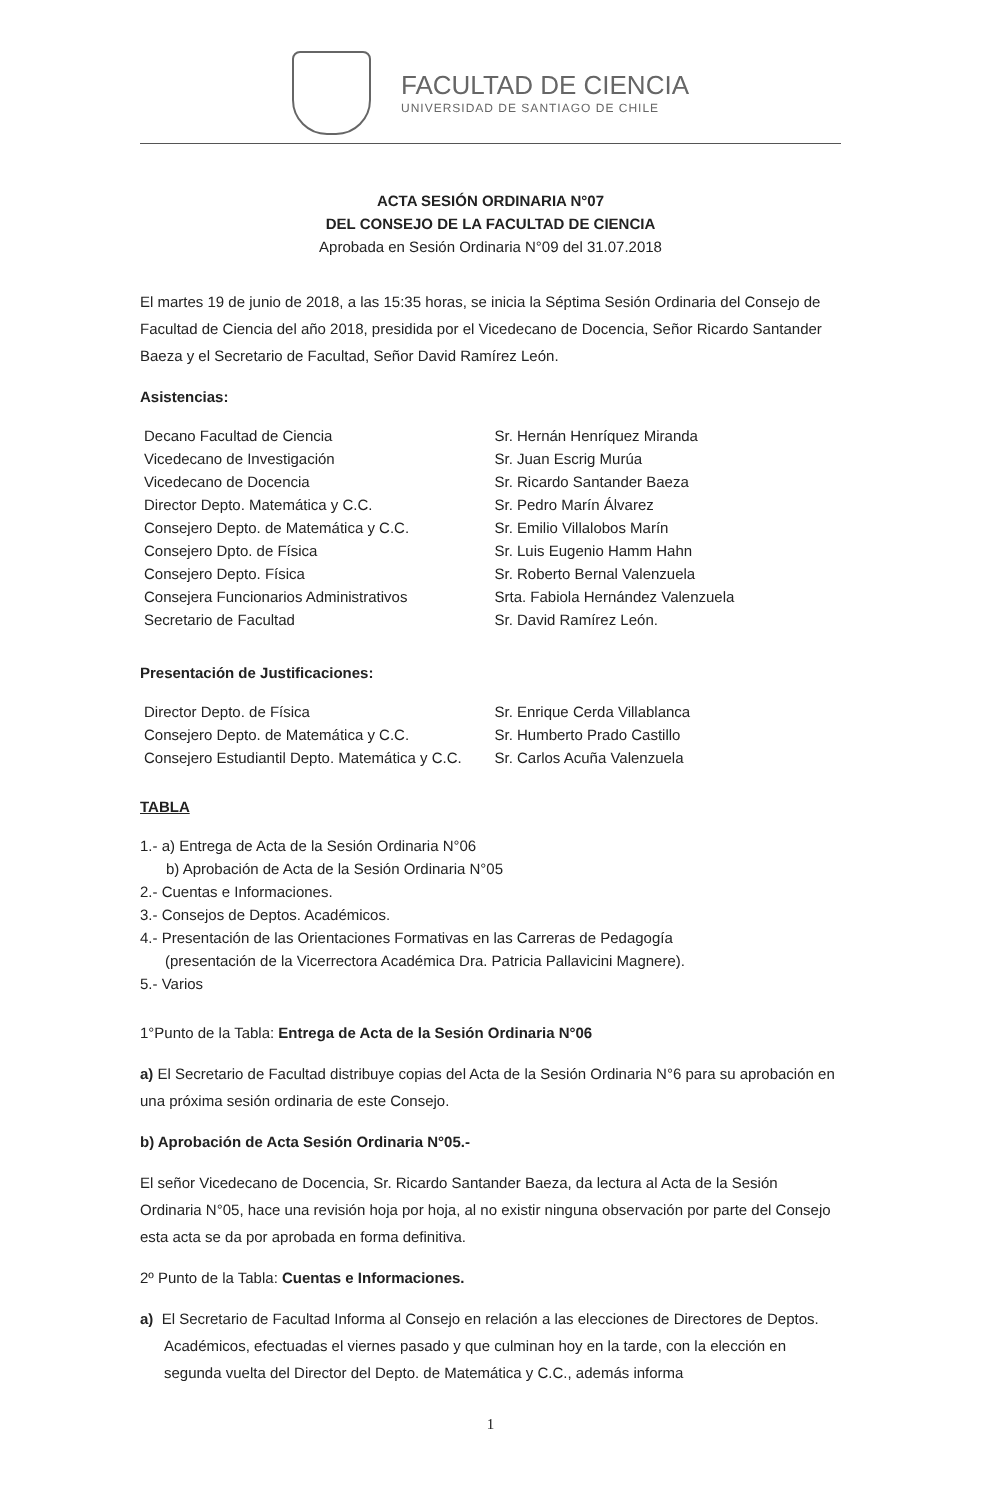FACULTAD DE CIENCIA
UNIVERSIDAD DE SANTIAGO DE CHILE
ACTA SESIÓN ORDINARIA N°07
DEL CONSEJO DE LA FACULTAD DE CIENCIA
Aprobada en Sesión Ordinaria N°09 del 31.07.2018
El martes 19 de junio de 2018, a las 15:35 horas, se inicia la Séptima Sesión Ordinaria del Consejo de Facultad de Ciencia del año 2018, presidida por el Vicedecano de Docencia, Señor Ricardo Santander Baeza y el Secretario de Facultad, Señor David Ramírez León.
Asistencias:
| Decano Facultad de Ciencia | Sr. Hernán Henríquez Miranda |
| Vicedecano de Investigación | Sr. Juan Escrig Murúa |
| Vicedecano de Docencia | Sr. Ricardo Santander Baeza |
| Director Depto. Matemática y C.C. | Sr. Pedro Marín Álvarez |
| Consejero Depto. de Matemática y C.C. | Sr. Emilio Villalobos Marín |
| Consejero Dpto. de Física | Sr. Luis Eugenio Hamm Hahn |
| Consejero Depto. Física | Sr. Roberto Bernal Valenzuela |
| Consejera Funcionarios Administrativos | Srta. Fabiola Hernández Valenzuela |
| Secretario de Facultad | Sr. David Ramírez León. |
Presentación de Justificaciones:
| Director Depto. de Física | Sr. Enrique Cerda Villablanca |
| Consejero Depto. de Matemática y C.C. | Sr. Humberto Prado Castillo |
| Consejero Estudiantil Depto. Matemática y C.C. | Sr. Carlos Acuña Valenzuela |
TABLA
1.- a) Entrega de Acta de la Sesión Ordinaria N°06
b) Aprobación de Acta de la Sesión Ordinaria N°05
2.- Cuentas e Informaciones.
3.- Consejos de Deptos. Académicos.
4.- Presentación de las Orientaciones Formativas en las Carreras de Pedagogía
(presentación de la Vicerrectora Académica Dra. Patricia Pallavicini Magnere).
5.- Varios
1°Punto de la Tabla: Entrega de Acta de la Sesión Ordinaria N°06
a) El Secretario de Facultad distribuye copias del Acta de la Sesión Ordinaria N°6 para su aprobación en una próxima sesión ordinaria de este Consejo.
b) Aprobación de Acta Sesión Ordinaria N°05.-
El señor Vicedecano de Docencia, Sr. Ricardo Santander Baeza, da lectura al Acta de la Sesión Ordinaria N°05, hace una revisión hoja por hoja, al no existir ninguna observación por parte del Consejo esta acta se da por aprobada en forma definitiva.
2º Punto de la Tabla: Cuentas e Informaciones.
a) El Secretario de Facultad Informa al Consejo en relación a las elecciones de Directores de Deptos. Académicos, efectuadas el viernes pasado y que culminan hoy en la tarde, con la elección en segunda vuelta del Director del Depto. de Matemática y C.C., además informa
1